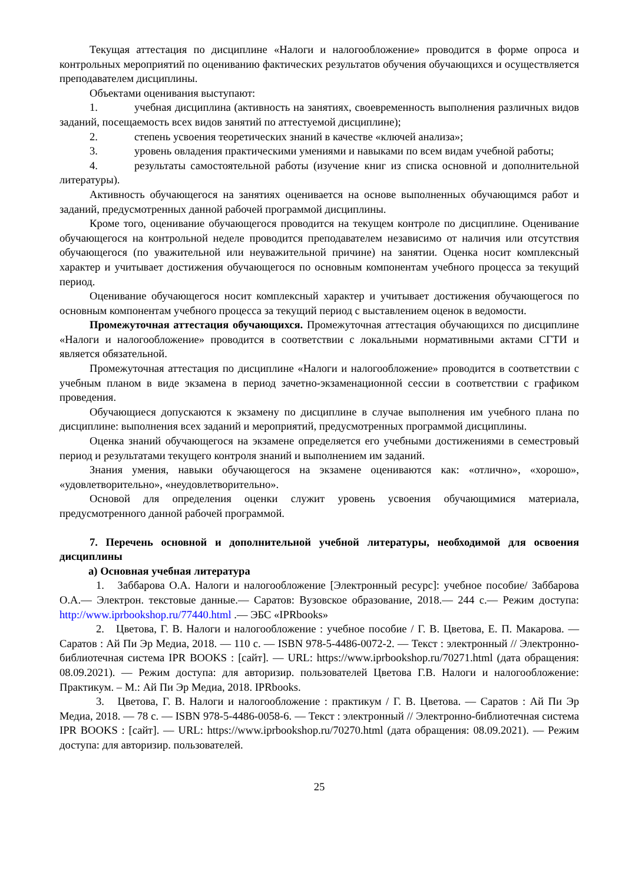Текущая аттестация по дисциплине «Налоги и налогообложение» проводится в форме опроса и контрольных мероприятий по оцениванию фактических результатов обучения обучающихся и осуществляется преподавателем дисциплины.
Объектами оценивания выступают:
1. учебная дисциплина (активность на занятиях, своевременность выполнения различных видов заданий, посещаемость всех видов занятий по аттестуемой дисциплине);
2. степень усвоения теоретических знаний в качестве «ключей анализа»;
3. уровень овладения практическими умениями и навыками по всем видам учебной работы;
4. результаты самостоятельной работы (изучение книг из списка основной и дополнительной литературы).
Активность обучающегося на занятиях оценивается на основе выполненных обучающимся работ и заданий, предусмотренных данной рабочей программой дисциплины.
Кроме того, оценивание обучающегося проводится на текущем контроле по дисциплине. Оценивание обучающегося на контрольной неделе проводится преподавателем независимо от наличия или отсутствия обучающегося (по уважительной или неуважительной причине) на занятии. Оценка носит комплексный характер и учитывает достижения обучающегося по основным компонентам учебного процесса за текущий период.
Оценивание обучающегося носит комплексный характер и учитывает достижения обучающегося по основным компонентам учебного процесса за текущий период с выставлением оценок в ведомости.
Промежуточная аттестация обучающихся. Промежуточная аттестация обучающихся по дисциплине «Налоги и налогообложение» проводится в соответствии с локальными нормативными актами СГТИ и является обязательной.
Промежуточная аттестация по дисциплине «Налоги и налогообложение» проводится в соответствии с учебным планом в виде экзамена в период зачетно-экзаменационной сессии в соответствии с графиком проведения.
Обучающиеся допускаются к экзамену по дисциплине в случае выполнения им учебного плана по дисциплине: выполнения всех заданий и мероприятий, предусмотренных программой дисциплины.
Оценка знаний обучающегося на экзамене определяется его учебными достижениями в семестровый период и результатами текущего контроля знаний и выполнением им заданий.
Знания умения, навыки обучающегося на экзамене оцениваются как: «отлично», «хорошо», «удовлетворительно», «неудовлетворительно».
Основой для определения оценки служит уровень усвоения обучающимися материала, предусмотренного данной рабочей программой.
7. Перечень основной и дополнительной учебной литературы, необходимой для освоения дисциплины
а) Основная учебная литература
1. Заббарова О.А. Налоги и налогообложение [Электронный ресурс]: учебное пособие/ Заббарова О.А.— Электрон. текстовые данные.— Саратов: Вузовское образование, 2018.— 244 с.— Режим доступа: http://www.iprbookshop.ru/77440.html .— ЭБС «IPRbooks»
2. Цветова, Г. В. Налоги и налогообложение : учебное пособие / Г. В. Цветова, Е. П. Макарова. — Саратов : Ай Пи Эр Медиа, 2018. — 110 c. — ISBN 978-5-4486-0072-2. — Текст : электронный // Электронно-библиотечная система IPR BOOKS : [сайт]. — URL: https://www.iprbookshop.ru/70271.html (дата обращения: 08.09.2021). — Режим доступа: для авторизир. пользователей Цветова Г.В. Налоги и налогообложение: Практикум. – М.: Ай Пи Эр Медиа, 2018. IPRbooks.
3. Цветова, Г. В. Налоги и налогообложение : практикум / Г. В. Цветова. — Саратов : Ай Пи Эр Медиа, 2018. — 78 c. — ISBN 978-5-4486-0058-6. — Текст : электронный // Электронно-библиотечная система IPR BOOKS : [сайт]. — URL: https://www.iprbookshop.ru/70270.html (дата обращения: 08.09.2021). — Режим доступа: для авторизир. пользователей.
25